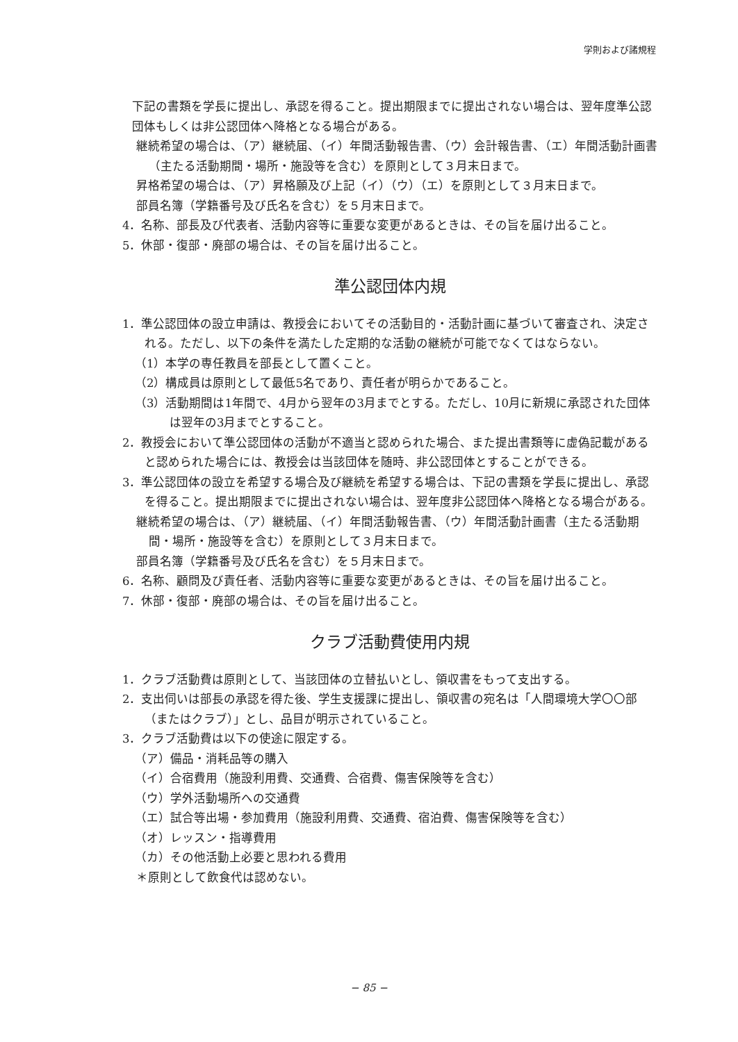学則および諸規程
下記の書類を学長に提出し、承認を得ること。提出期限までに提出されない場合は、翌年度準公認団体もしくは非公認団体へ降格となる場合がある。
継続希望の場合は、（ア）継続届、（イ）年間活動報告書、（ウ）会計報告書、（エ）年間活動計画書（主たる活動期間・場所・施設等を含む）を原則として３月末日まで。
昇格希望の場合は、（ア）昇格願及び上記（イ）（ウ）（エ）を原則として３月末日まで。
部員名簿（学籍番号及び氏名を含む）を５月末日まで。
4．名称、部長及び代表者、活動内容等に重要な変更があるときは、その旨を届け出ること。
5．休部・復部・廃部の場合は、その旨を届け出ること。
準公認団体内規
1．準公認団体の設立申請は、教授会においてその活動目的・活動計画に基づいて審査され、決定される。ただし、以下の条件を満たした定期的な活動の継続が可能でなくてはならない。
（1）本学の専任教員を部長として置くこと。
（2）構成員は原則として最低5名であり、責任者が明らかであること。
（3）活動期間は1年間で、4月から翌年の3月までとする。ただし、10月に新規に承認された団体は翌年の3月までとすること。
2．教授会において準公認団体の活動が不適当と認められた場合、また提出書類等に虚偽記載があると認められた場合には、教授会は当該団体を随時、非公認団体とすることができる。
3．準公認団体の設立を希望する場合及び継続を希望する場合は、下記の書類を学長に提出し、承認を得ること。提出期限までに提出されない場合は、翌年度非公認団体へ降格となる場合がある。
継続希望の場合は、（ア）継続届、（イ）年間活動報告書、（ウ）年間活動計画書（主たる活動期間・場所・施設等を含む）を原則として３月末日まで。
部員名簿（学籍番号及び氏名を含む）を５月末日まで。
6．名称、顧問及び責任者、活動内容等に重要な変更があるときは、その旨を届け出ること。
7．休部・復部・廃部の場合は、その旨を届け出ること。
クラブ活動費使用内規
1．クラブ活動費は原則として、当該団体の立替払いとし、領収書をもって支出する。
2．支出伺いは部長の承認を得た後、学生支援課に提出し、領収書の宛名は「人間環境大学〇〇部（またはクラブ）」とし、品目が明示されていること。
3．クラブ活動費は以下の使途に限定する。
（ア）備品・消耗品等の購入
（イ）合宿費用（施設利用費、交通費、合宿費、傷害保険等を含む）
（ウ）学外活動場所への交通費
（エ）試合等出場・参加費用（施設利用費、交通費、宿泊費、傷害保険等を含む）
（オ）レッスン・指導費用
（カ）その他活動上必要と思われる費用
＊原則として飲食代は認めない。
− 85 −